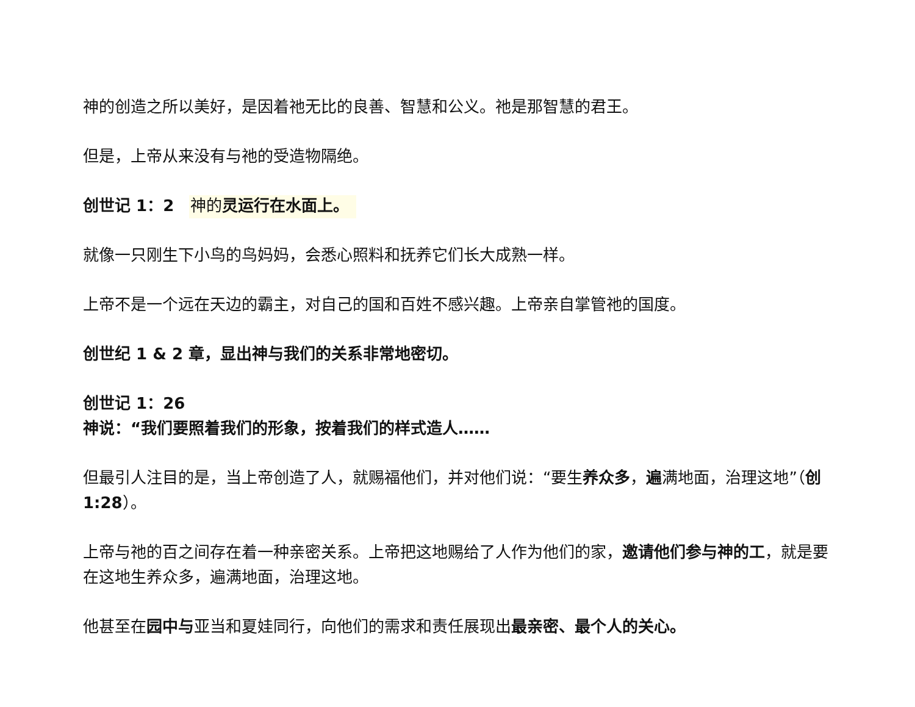神的创造之所以美好，是因着祂无比的良善、智慧和公义。祂是那智慧的君王。
但是，上帝从来没有与祂的受造物隔绝。
创世记 1：2 神的灵运行在水面上。
就像一只刚生下小鸟的鸟妈妈，会悉心照料和抚养它们长大成熟一样。
上帝不是一个远在天边的霸主，对自己的国和百姓不感兴趣。上帝亲自掌管祂的国度。
创世纪 1 & 2 章，显出神与我们的关系非常地密切。
创世记 1：26
神说：“我们要照着我们的形象，按着我们的样式造人……
但最引人注目的是，当上帝创造了人，就赐福他们，并对他们说：“要生养众多，遍满地面，治理这地”（创 1:28）。
上帝与祂的百之间存在着一种亲密关系。上帝把这地赐给了人作为他们的家，邀请他们参与神的工，就是要在这地生养众多，遍满地面，治理这地。
他甚至在园中与亚当和夏娃同行，向他们的需求和责任展现出最亲密、最个人的关心。